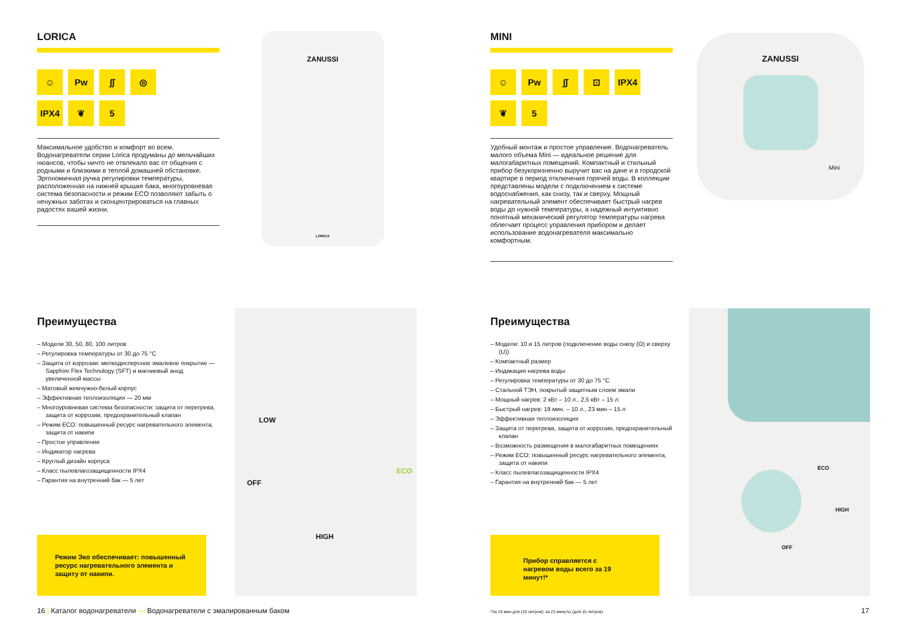LORICA
☺
Pw
∫∫
◎
IPX4
❦
5
Максимальное удобство и комфорт во всем. Водонагреватели серии Lorica продуманы до мельчайших нюансов, чтобы ничто не отвлекало вас от общения с родными и близкими в теплой домашней обстановке. Эргономичная ручка регулировки температуры, расположенная на нижней крышке бака, многоуровневая система безопасности и режим ECO позволяют забыть о ненужных заботах и сконцентрироваться на главных радостях вашей жизни.
ZANUSSI
LORICA
MINI
☺
Pw
∫∫
⊡
IPX4
❦
5
Удобный монтаж и простое управление. Водонагреватель малого объема Mini — идеальное решение для малогабаритных помещений. Компактный и стильный прибор безукоризненно выручит вас на даче и в городской квартире в период отключения горячей воды. В коллекции представлены модели с подключением к системе водоснабжения, как снизу, так и сверху. Мощный нагревательный элемент обеспечивает быстрый нагрев воды до нужной температуры, а надежный интуитивно понятный механический регулятор температуры нагрева облегчает процесс управления прибором и делает использование водонагревателя максимально комфортным.
ZANUSSI
Mini
Преимущества
– Модели 30, 50, 80, 100 литров
– Регулировка температуры от 30 до 75 °C
– Защита от коррозии: мелкодисперсное эмалевое покрытие — Sapphire Flex Technology (SFT) и магниевый анод увеличенной массы
– Матовый жемчужно-белый корпус
– Эффективная теплоизоляция — 20 мм
– Многоуровневая система безопасности: защита от перегрева, защита от коррозии, предохранительный клапан
– Режим ECO: повышенный ресурс нагревательного элемента, защита от накипи
– Простое управление
– Индикатор нагрева
– Круглый дизайн корпуса
– Класс пылевлагозащищенности IPX4
– Гарантия на внутренний бак — 5 лет
Режим Эко обеспечивает: повышенный ресурс нагревательного элемента и защиту от накипи.
LOW
ECO
OFF
HIGH
Преимущества
– Модели: 10 и 15 литров (подключение воды снизу (O) и сверху (U))
– Компактный размер
– Индикация нагрева воды
– Регулировка температуры от 30 до 75 °C
– Стальной ТЭН, покрытый защитным слоем эмали
– Мощный нагрев: 2 кВт – 10 л., 2,5 кВт – 15 л
– Быстрый нагрев: 19 мин. – 10 л., 23 мин – 15 л
– Эффективная теплоизоляция
– Защита от перегрева, защита от коррозии, предохранительный клапан
– Возможность размещения в малогабаритных помещениях
– Режим ECO: повышенный ресурс нагревательного элемента, защита от накипи
– Класс пылевлагозащищенности IPX4
– Гарантия на внутренний бак — 5 лет
Прибор справляется с нагревом воды всего за 19 минут!*
ECO
HIGH
OFF
16 | Каталог водонагреватели — Водонагреватели с эмалированным баком
*За 19 мин для (10 литров); за 23 минуты (для 15 литров).
17